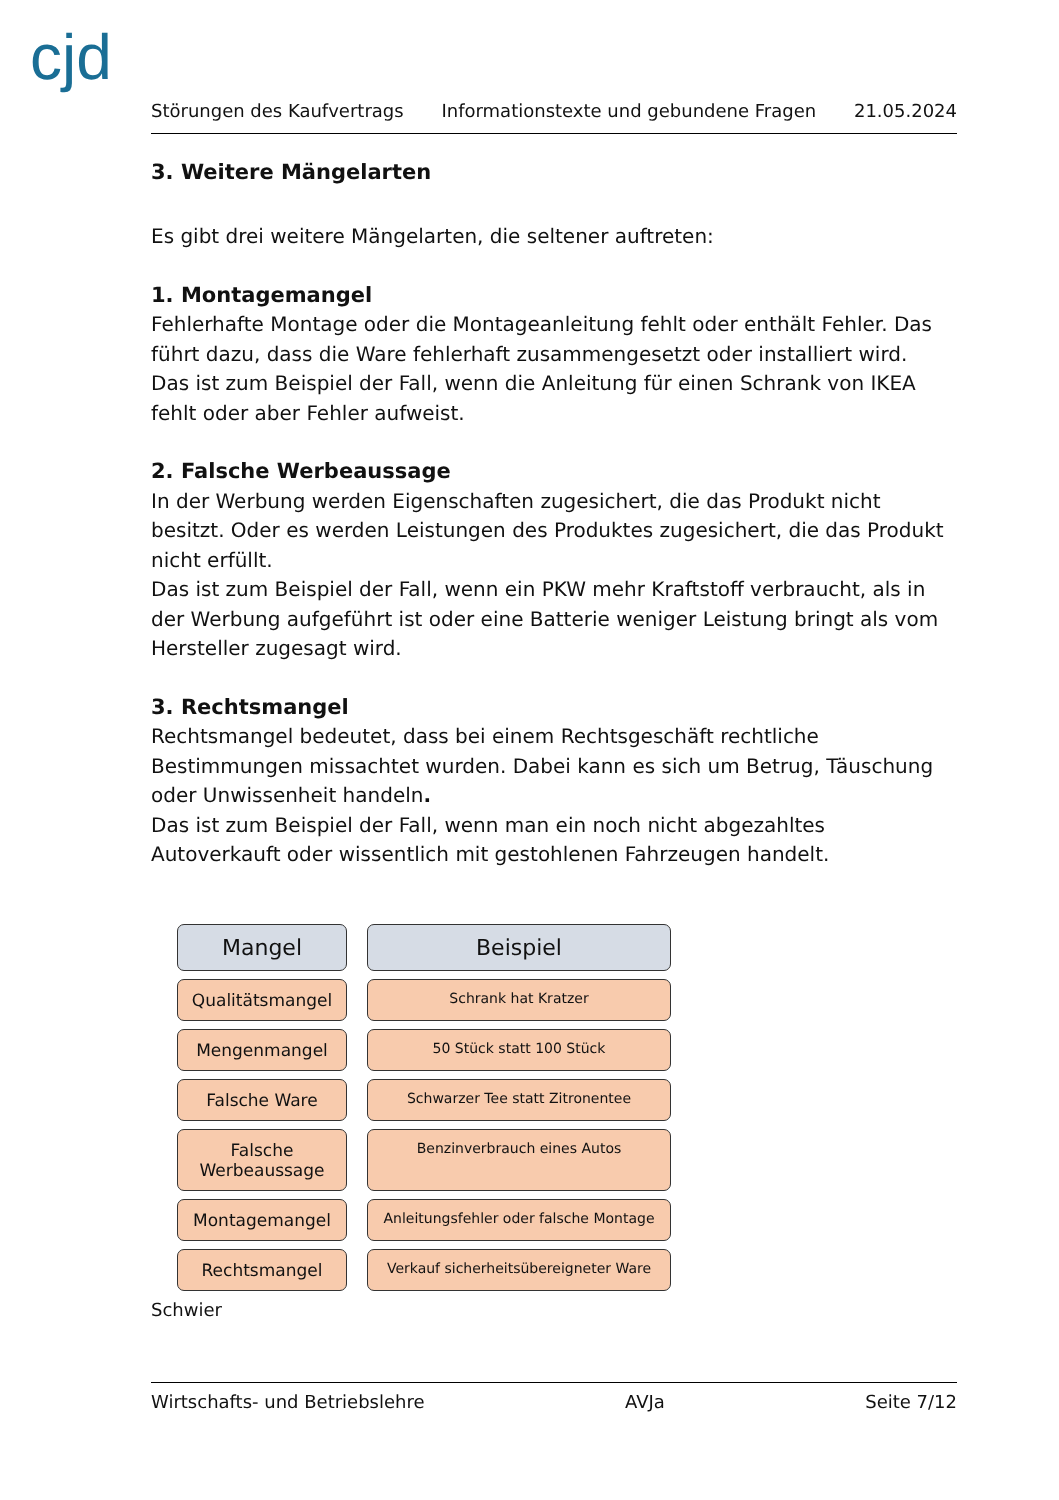cjd
Störungen des Kaufvertrags Informationstexte und gebundene Fragen 21.05.2024
3. Weitere Mängelarten
Es gibt drei weitere Mängelarten, die seltener auftreten:
1. Montagemangel
Fehlerhafte Montage oder die Montageanleitung fehlt oder enthält Fehler. Das führt dazu, dass die Ware fehlerhaft zusammengesetzt oder installiert wird.
Das ist zum Beispiel der Fall, wenn die Anleitung für einen Schrank von IKEA fehlt oder aber Fehler aufweist.
2. Falsche Werbeaussage
In der Werbung werden Eigenschaften zugesichert, die das Produkt nicht besitzt. Oder es werden Leistungen des Produktes zugesichert, die das Produkt nicht erfüllt.
Das ist zum Beispiel der Fall, wenn ein PKW mehr Kraftstoff verbraucht, als in der Werbung aufgeführt ist oder eine Batterie weniger Leistung bringt als vom Hersteller zugesagt wird.
3. Rechtsmangel
Rechtsmangel bedeutet, dass bei einem Rechtsgeschäft rechtliche Bestimmungen missachtet wurden. Dabei kann es sich um Betrug, Täuschung oder Unwissenheit handeln.
Das ist zum Beispiel der Fall, wenn man ein noch nicht abgezahltes Autoverkauft oder wissentlich mit gestohlenen Fahrzeugen handelt.
Mangel
Beispiel
Qualitätsmangel
Schrank hat Kratzer
Mengenmangel
50 Stück statt 100 Stück
Falsche Ware
Schwarzer Tee statt Zitronentee
Falsche
Werbeaussage
Benzinverbrauch eines Autos
Montagemangel
Anleitungsfehler oder falsche Montage
Rechtsmangel
Verkauf sicherheitsübereigneter Ware
Schwier
Wirtschafts- und Betriebslehre AVJa Seite 7/12